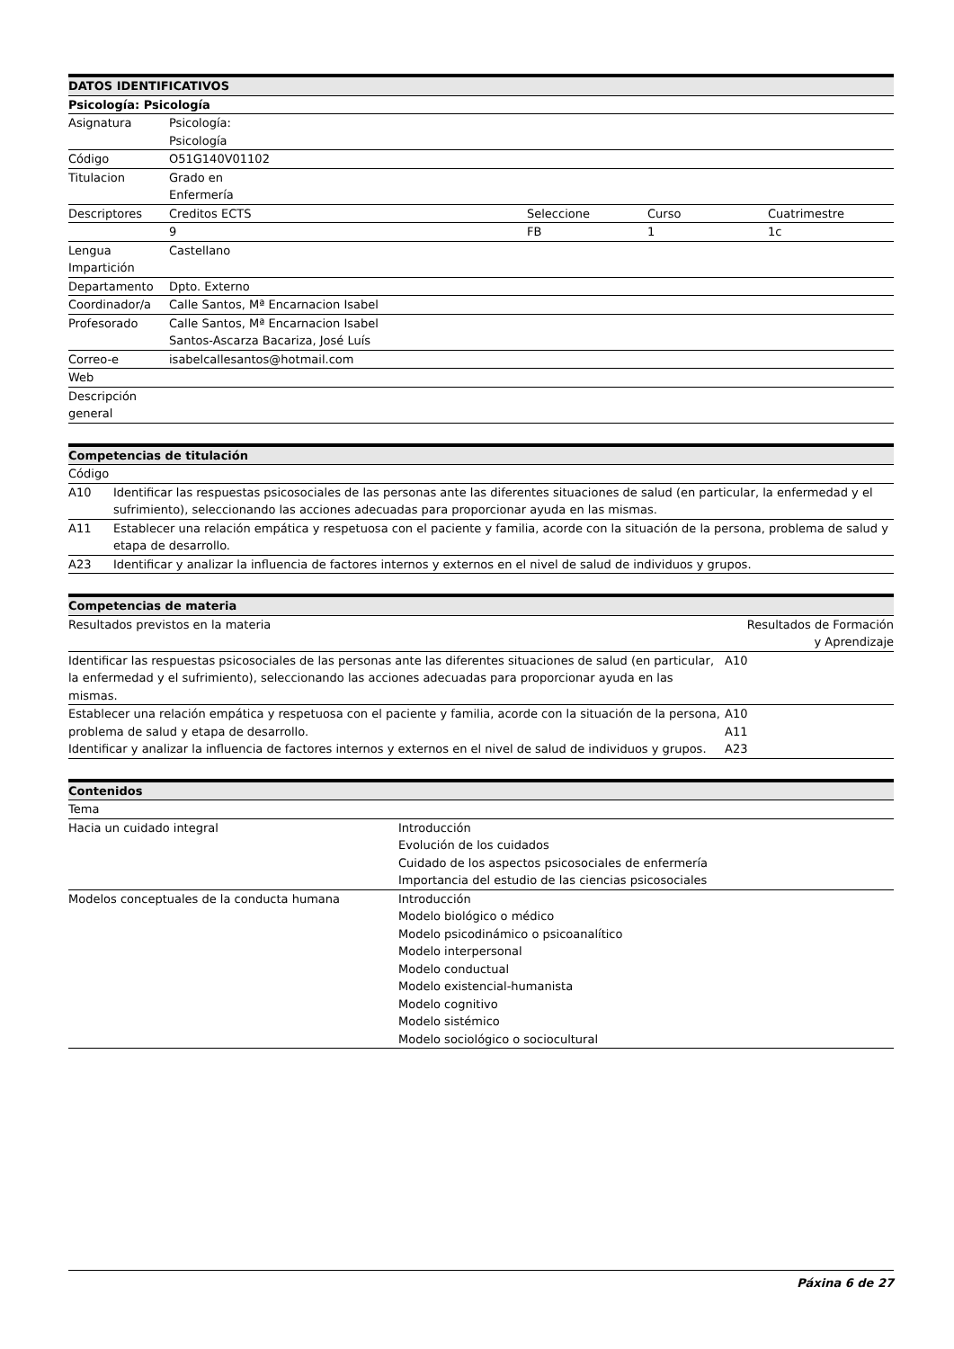| DATOS IDENTIFICATIVOS | | | | |
| --- | --- | --- | --- | --- |
| Psicología: Psicología | | | | |
| Asignatura | Psicología: Psicología | | | |
| Código | O51G140V01102 | | | |
| Titulacion | Grado en Enfermería | | | |
| Descriptores | Creditos ECTS | | Seleccione | Curso Cuatrimestre |
| | 9 | | FB | 1 1c |
| Lengua Impartición | Castellano | | | |
| Departamento | Dpto. Externo | | | |
| Coordinador/a | Calle Santos, Mª Encarnacion Isabel | | | |
| Profesorado | Calle Santos, Mª Encarnacion Isabel Santos-Ascarza Bacariza, José Luís | | | |
| Correo-e | isabelcallesantos@hotmail.com | | | |
| Web | | | | |
| Descripción general | | | | |
| Competencias de titulación | |
| --- | --- |
| Código | |
| A10 | Identificar las respuestas psicosociales de las personas ante las diferentes situaciones de salud (en particular, la enfermedad y el sufrimiento), seleccionando las acciones adecuadas para proporcionar ayuda en las mismas. |
| A11 | Establecer una relación empática y respetuosa con el paciente y familia, acorde con la situación de la persona, problema de salud y etapa de desarrollo. |
| A23 | Identificar y analizar la influencia de factores internos y externos en el nivel de salud de individuos y grupos. |
| Competencias de materia | |
| --- | --- |
| Resultados previstos en la materia | Resultados de Formación y Aprendizaje |
| Identificar las respuestas psicosociales de las personas ante las diferentes situaciones de salud (en particular, la enfermedad y el sufrimiento), seleccionando las acciones adecuadas para proporcionar ayuda en las mismas. | A10 |
| Establecer una relación empática y respetuosa con el paciente y familia, acorde con la situación de la persona, problema de salud y etapa de desarrollo. | A10 A11 |
| Identificar y analizar la influencia de factores internos y externos en el nivel de salud de individuos y grupos. | A23 |
| Contenidos | |
| --- | --- |
| Tema | |
| Hacia un cuidado integral | Introducción Evolución de los cuidados Cuidado de los aspectos psicosociales de enfermería Importancia del estudio de las ciencias psicosociales |
| Modelos conceptuales de la conducta humana | Introducción Modelo biológico o médico Modelo psicodinámico o psicoanalítico Modelo interpersonal Modelo conductual Modelo existencial-humanista Modelo cognitivo Modelo sistémico Modelo sociológico o sociocultural |
Páxina 6 de 27